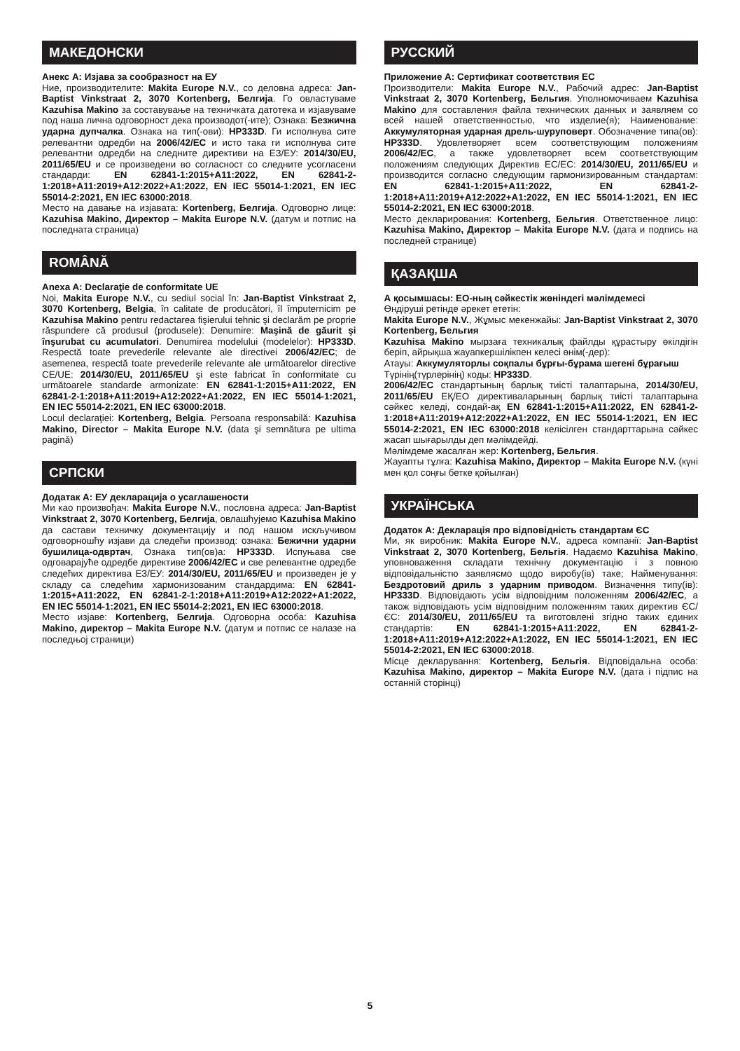МАКЕДОНСКИ
Анекс А: Изјава за сообразност на ЕУ
Ние, производителите: Makita Europe N.V., со деловна адреса: Jan-Baptist Vinkstraat 2, 3070 Kortenberg, Белгија. Го овластуваме Kazuhisa Makino за составување на техничката датотека и изјавуваме под наша лична одговорност дека производот(-ите); Ознака: Безжична ударна дупчалка. Ознака на тип(-ови): HP333D. Ги исполнува сите релевантни одредби на 2006/42/EC и исто така ги исполнува сите релевантни одредби на следните директиви на ЕЗ/ЕУ: 2014/30/EU, 2011/65/EU и се произведени во согласност со следните усогласени стандарди: EN 62841-1:2015+A11:2022, EN 62841-2-1:2018+A11:2019+A12:2022+A1:2022, EN IEC 55014-1:2021, EN IEC 55014-2:2021, EN IEC 63000:2018.
Место на давање на изјавата: Kortenberg, Белгија. Одговорно лице: Kazuhisa Makino, Директор – Makita Europe N.V. (датум и потпис на последната страница)
ROMÂNĂ
Anexa A: Declaraţie de conformitate UE
Noi, Makita Europe N.V., cu sediul social în: Jan-Baptist Vinkstraat 2, 3070 Kortenberg, Belgia, în calitate de producători, îl împuternicim pe Kazuhisa Makino pentru redactarea fişierului tehnic şi declarăm pe proprie răspundere că produsul (produsele): Denumire: Maşină de găurit şi înşurubat cu acumulatori. Denumirea modelului (modelelor): HP333D. Respectă toate prevederile relevante ale directivei 2006/42/EC; de asemenea, respectă toate prevederile relevante ale următoarelor directive CE/UE: 2014/30/EU, 2011/65/EU şi este fabricat în conformitate cu următoarele standarde armonizate: EN 62841-1:2015+A11:2022, EN 62841-2-1:2018+A11:2019+A12:2022+A1:2022, EN IEC 55014-1:2021, EN IEC 55014-2:2021, EN IEC 63000:2018.
Locul declaraţiei: Kortenberg, Belgia. Persoana responsabilă: Kazuhisa Makino, Director – Makita Europe N.V. (data şi semnătura pe ultima pagină)
СРПСКИ
Додатак А: ЕУ декларација о усаглашености
Ми као произвођач: Makita Europe N.V., пословна адреса: Jan-Baptist Vinkstraat 2, 3070 Kortenberg, Белгија, овлашћујемо Kazuhisa Makino да састави техничку документацију и под нашом искључивом одговорношћу изјави да следећи производ: ознака: Бежични ударни бушилица-одвртач, Ознака тип(ов)а: HP333D. Испуњава све одговарајуће одредбе директиве 2006/42/EC и све релевантне одредбе следећих директива ЕЗ/ЕУ: 2014/30/EU, 2011/65/EU и произведен је у складу са следећим хармонизованим стандардима: EN 62841-1:2015+A11:2022, EN 62841-2-1:2018+A11:2019+A12:2022+A1:2022, EN IEC 55014-1:2021, EN IEC 55014-2:2021, EN IEC 63000:2018.
Место изјаве: Kortenberg, Белгија. Одговорна особа: Kazuhisa Makino, директор – Makita Europe N.V. (датум и потпис се налазе на последњој страници)
РУССКИЙ
Приложение А: Сертификат соответствия ЕС
Производители: Makita Europe N.V., Рабочий адрес: Jan-Baptist Vinkstraat 2, 3070 Kortenberg, Бельгия. Уполномочиваем Kazuhisa Makino для составления файла технических данных и заявляем со всей нашей ответственностью, что изделие(я); Наименование: Аккумуляторная ударная дрель-шуруповерт. Обозначение типа(ов): HP333D. Удовлетворяет всем соответствующим положениям 2006/42/EC, а также удовлетворяет всем соответствующим положениям следующих Директив ЕС/ЕС: 2014/30/EU, 2011/65/EU и производится согласно следующим гармонизированным стандартам: EN 62841-1:2015+A11:2022, EN 62841-2-1:2018+A11:2019+A12:2022+A1:2022, EN IEC 55014-1:2021, EN IEC 55014-2:2021, EN IEC 63000:2018.
Место декларирования: Kortenberg, Бельгия. Ответственное лицо: Kazuhisa Makino, Директор – Makita Europe N.V. (дата и подпись на последней странице)
ҚАЗАҚША
А қосымшасы: ЕО-ның сәйкестік жөніндегі мәлімдемесі
Өндіруші ретінде әрекет ететін:
Makita Europe N.V., Жұмыс мекенжайы: Jan-Baptist Vinkstraat 2, 3070 Kortenberg, Бельгия
Kazuhisa Makino мырзаға техникалық файлды құрастыру өкілдігін беріп, айрықша жауапкершілікпен келесі өнім(-дер):
Атауы: Аккумуляторлы соқпалы бұрғы-бұрама шегені бұрағыш
Түрінің(түрлерінің) коды: HP333D.
2006/42/EC стандартының барлық тиісті талаптарына, 2014/30/EU, 2011/65/EU ЕҚ/ЕО директиваларының барлық тиісті талаптарына сәйкес келеді, сондай-ақ EN 62841-1:2015+A11:2022, EN 62841-2-1:2018+A11:2019+A12:2022+A1:2022, EN IEC 55014-1:2021, EN IEC 55014-2:2021, EN IEC 63000:2018 келісілген стандарттарына сәйкес жасап шығарылды деп мәлімдейді.
Мәлімдеме жасалған жер: Kortenberg, Бельгия.
Жауапты тұлға: Kazuhisa Makino, Директор – Makita Europe N.V. (күні мен қол соңғы бетке қойылған)
УКРАЇНСЬКА
Додаток А: Декларація про відповідність стандартам ЄС
Ми, як виробник: Makita Europe N.V., адреса компанії: Jan-Baptist Vinkstraat 2, 3070 Kortenberg, Бельгія. Надаємо Kazuhisa Makino, уповноваження складати технічну документацію і з повною відповідальністю заявляємо щодо виробу(ів) таке; Найменування: Бездротовий дриль з ударним приводом. Визначення типу(ів): HP333D. Відповідають усім відповідним положенням 2006/42/EC, а також відповідають усім відповідним положенням таких директив ЄС/ЄС: 2014/30/EU, 2011/65/EU та виготовлені згідно таких єдиних стандартів: EN 62841-1:2015+A11:2022, EN 62841-2-1:2018+A11:2019+A12:2022+A1:2022, EN IEC 55014-1:2021, EN IEC 55014-2:2021, EN IEC 63000:2018.
Місце декларування: Kortenberg, Бельгія. Відповідальна особа: Kazuhisa Makino, директор – Makita Europe N.V. (дата і підпис на останній сторінці)
5